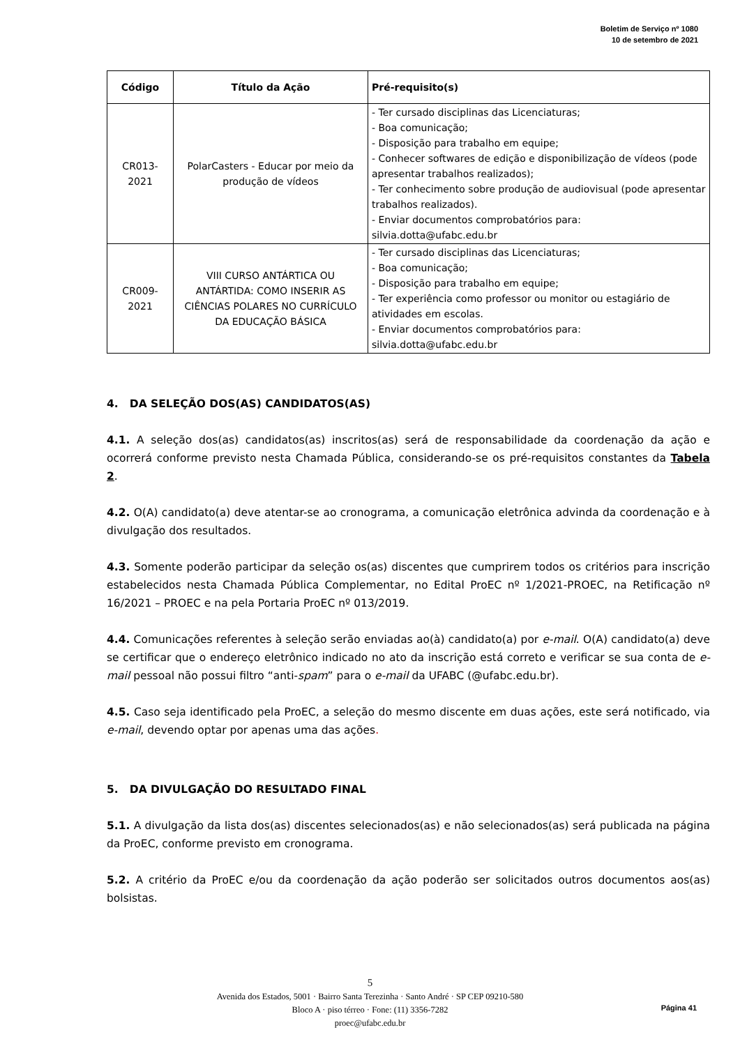Boletim de Serviço nº 1080
10 de setembro de 2021
| Código | Título da Ação | Pré-requisito(s) |
| --- | --- | --- |
| CR013- 2021 | PolarCasters - Educar por meio da produção de vídeos | - Ter cursado disciplinas das Licenciaturas; - Boa comunicação; - Disposição para trabalho em equipe; - Conhecer softwares de edição e disponibilização de vídeos (pode apresentar trabalhos realizados); - Ter conhecimento sobre produção de audiovisual (pode apresentar trabalhos realizados). - Enviar documentos comprobatórios para: silvia.dotta@ufabc.edu.br |
| CR009- 2021 | VIII CURSO ANTÁRTICA OU ANTÁRTIDA: COMO INSERIR AS CIÊNCIAS POLARES NO CURRÍCULO DA EDUCAÇÃO BÁSICA | - Ter cursado disciplinas das Licenciaturas; - Boa comunicação; - Disposição para trabalho em equipe; - Ter experiência como professor ou monitor ou estagiário de atividades em escolas. - Enviar documentos comprobatórios para: silvia.dotta@ufabc.edu.br |
4. DA SELEÇÃO DOS(AS) CANDIDATOS(AS)
4.1. A seleção dos(as) candidatos(as) inscritos(as) será de responsabilidade da coordenação da ação e ocorrerá conforme previsto nesta Chamada Pública, considerando-se os pré-requisitos constantes da Tabela 2.
4.2. O(A) candidato(a) deve atentar-se ao cronograma, a comunicação eletrônica advinda da coordenação e à divulgação dos resultados.
4.3. Somente poderão participar da seleção os(as) discentes que cumprirem todos os critérios para inscrição estabelecidos nesta Chamada Pública Complementar, no Edital ProEC nº 1/2021-PROEC, na Retificação nº 16/2021 – PROEC e na pela Portaria ProEC nº 013/2019.
4.4. Comunicações referentes à seleção serão enviadas ao(à) candidato(a) por e-mail. O(A) candidato(a) deve se certificar que o endereço eletrônico indicado no ato da inscrição está correto e verificar se sua conta de e-mail pessoal não possui filtro “anti-spam” para o e-mail da UFABC (@ufabc.edu.br).
4.5. Caso seja identificado pela ProEC, a seleção do mesmo discente em duas ações, este será notificado, via e-mail, devendo optar por apenas uma das ações.
5. DA DIVULGAÇÃO DO RESULTADO FINAL
5.1. A divulgação da lista dos(as) discentes selecionados(as) e não selecionados(as) será publicada na página da ProEC, conforme previsto em cronograma.
5.2. A critério da ProEC e/ou da coordenação da ação poderão ser solicitados outros documentos aos(as) bolsistas.
5
Avenida dos Estados, 5001 · Bairro Santa Terezinha · Santo André · SP CEP 09210-580
Bloco A · piso térreo · Fone: (11) 3356-7282
proec@ufabc.edu.br
Página 41